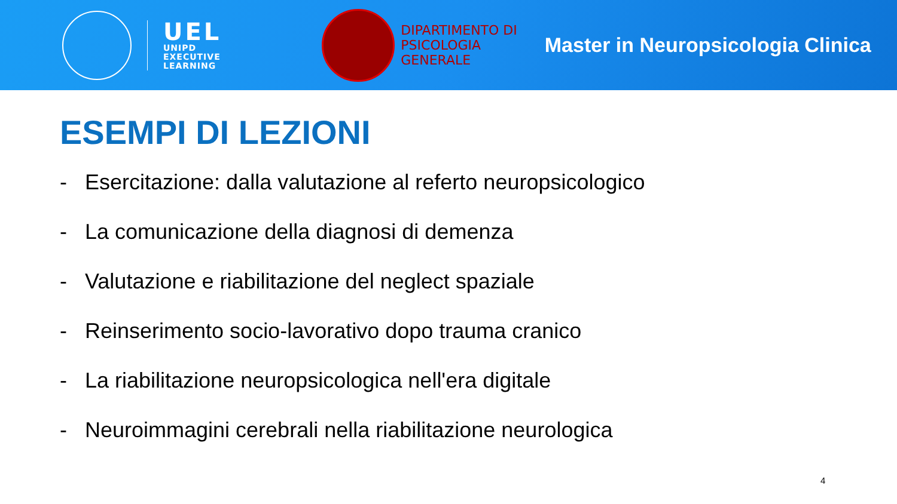UEL
UNIPD
EXECUTIVE
LEARNING
DIPARTIMENTO DI
PSICOLOGIA
GENERALE
Master in Neuropsicologia Clinica
ESEMPI DI LEZIONI
- Esercitazione: dalla valutazione al referto neuropsicologico
- La comunicazione della diagnosi di demenza
- Valutazione e riabilitazione del neglect spaziale
- Reinserimento socio-lavorativo dopo trauma cranico
- La riabilitazione neuropsicologica nell'era digitale
- Neuroimmagini cerebrali nella riabilitazione neurologica
4